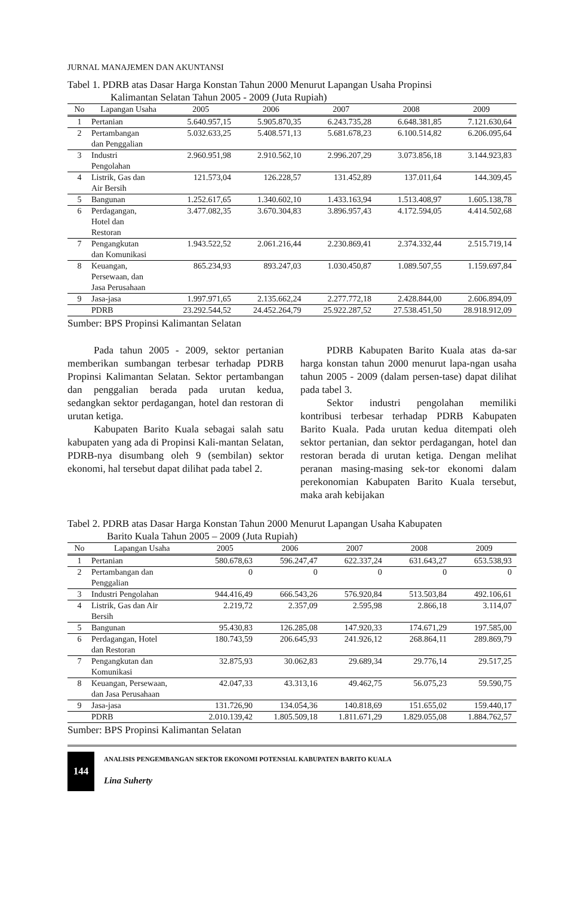JURNAL MANAJEMEN DAN AKUNTANSI
Tabel 1. PDRB atas Dasar Harga Konstan Tahun 2000 Menurut Lapangan Usaha Propinsi
Kalimantan Selatan Tahun 2005 - 2009 (Juta Rupiah)
| No | Lapangan Usaha | 2005 | 2006 | 2007 | 2008 | 2009 |
| --- | --- | --- | --- | --- | --- | --- |
| 1 | Pertanian | 5.640.957,15 | 5.905.870,35 | 6.243.735,28 | 6.648.381,85 | 7.121.630,64 |
| 2 | Pertambangan dan Penggalian | 5.032.633,25 | 5.408.571,13 | 5.681.678,23 | 6.100.514,82 | 6.206.095,64 |
| 3 | Industri Pengolahan | 2.960.951,98 | 2.910.562,10 | 2.996.207,29 | 3.073.856,18 | 3.144.923,83 |
| 4 | Listrik, Gas dan Air Bersih | 121.573,04 | 126.228,57 | 131.452,89 | 137.011,64 | 144.309,45 |
| 5 | Bangunan | 1.252.617,65 | 1.340.602,10 | 1.433.163,94 | 1.513.408,97 | 1.605.138,78 |
| 6 | Perdagangan, Hotel dan Restoran | 3.477.082,35 | 3.670.304,83 | 3.896.957,43 | 4.172.594,05 | 4.414.502,68 |
| 7 | Pengangkutan dan Komunikasi | 1.943.522,52 | 2.061.216,44 | 2.230.869,41 | 2.374.332,44 | 2.515.719,14 |
| 8 | Keuangan, Persewaan, dan Jasa Perusahaan | 865.234,93 | 893.247,03 | 1.030.450,87 | 1.089.507,55 | 1.159.697,84 |
| 9 | Jasa-jasa | 1.997.971,65 | 2.135.662,24 | 2.277.772,18 | 2.428.844,00 | 2.606.894,09 |
| | PDRB | 23.292.544,52 | 24.452.264,79 | 25.922.287,52 | 27.538.451,50 | 28.918.912,09 |
Sumber: BPS Propinsi Kalimantan Selatan
Pada tahun 2005 - 2009, sektor pertanian memberikan sumbangan terbesar terhadap PDRB Propinsi Kalimantan Selatan. Sektor pertambangan dan penggalian berada pada urutan kedua, sedangkan sektor perdagangan, hotel dan restoran di urutan ketiga.
Kabupaten Barito Kuala sebagai salah satu kabupaten yang ada di Propinsi Kali-mantan Selatan, PDRB-nya disumbang oleh 9 (sembilan) sektor ekonomi, hal tersebut dapat dilihat pada tabel 2.
PDRB Kabupaten Barito Kuala atas da-sar harga konstan tahun 2000 menurut lapa-ngan usaha tahun 2005 - 2009 (dalam persen-tase) dapat dilihat pada tabel 3.
Sektor industri pengolahan memiliki kontribusi terbesar terhadap PDRB Kabupaten Barito Kuala. Pada urutan kedua ditempati oleh sektor pertanian, dan sektor perdagangan, hotel dan restoran berada di urutan ketiga. Dengan melihat peranan masing-masing sek-tor ekonomi dalam perekonomian Kabupaten Barito Kuala tersebut, maka arah kebijakan
Tabel 2. PDRB atas Dasar Harga Konstan Tahun 2000 Menurut Lapangan Usaha Kabupaten
Barito Kuala Tahun 2005 – 2009 (Juta Rupiah)
| No | Lapangan Usaha | 2005 | 2006 | 2007 | 2008 | 2009 |
| --- | --- | --- | --- | --- | --- | --- |
| 1 | Pertanian | 580.678,63 | 596.247,47 | 622.337,24 | 631.643,27 | 653.538,93 |
| 2 | Pertambangan dan Penggalian | 0 | 0 | 0 | 0 | 0 |
| 3 | Industri Pengolahan | 944.416,49 | 666.543,26 | 576.920,84 | 513.503,84 | 492.106,61 |
| 4 | Listrik, Gas dan Air Bersih | 2.219,72 | 2.357,09 | 2.595,98 | 2.866,18 | 3.114,07 |
| 5 | Bangunan | 95.430,83 | 126.285,08 | 147.920,33 | 174.671,29 | 197.585,00 |
| 6 | Perdagangan, Hotel dan Restoran | 180.743,59 | 206.645,93 | 241.926,12 | 268.864,11 | 289.869,79 |
| 7 | Pengangkutan dan Komunikasi | 32.875,93 | 30.062,83 | 29.689,34 | 29.776,14 | 29.517,25 |
| 8 | Keuangan, Persewaan, dan Jasa Perusahaan | 42.047,33 | 43.313,16 | 49.462,75 | 56.075,23 | 59.590,75 |
| 9 | Jasa-jasa | 131.726,90 | 134.054,36 | 140.818,69 | 151.655,02 | 159.440,17 |
| | PDRB | 2.010.139,42 | 1.805.509,18 | 1.811.671,29 | 1.829.055,08 | 1.884.762,57 |
Sumber: BPS Propinsi Kalimantan Selatan
144
ANALISIS PENGEMBANGAN SEKTOR EKONOMI POTENSIAL KABUPATEN BARITO KUALA
Lina Suherty